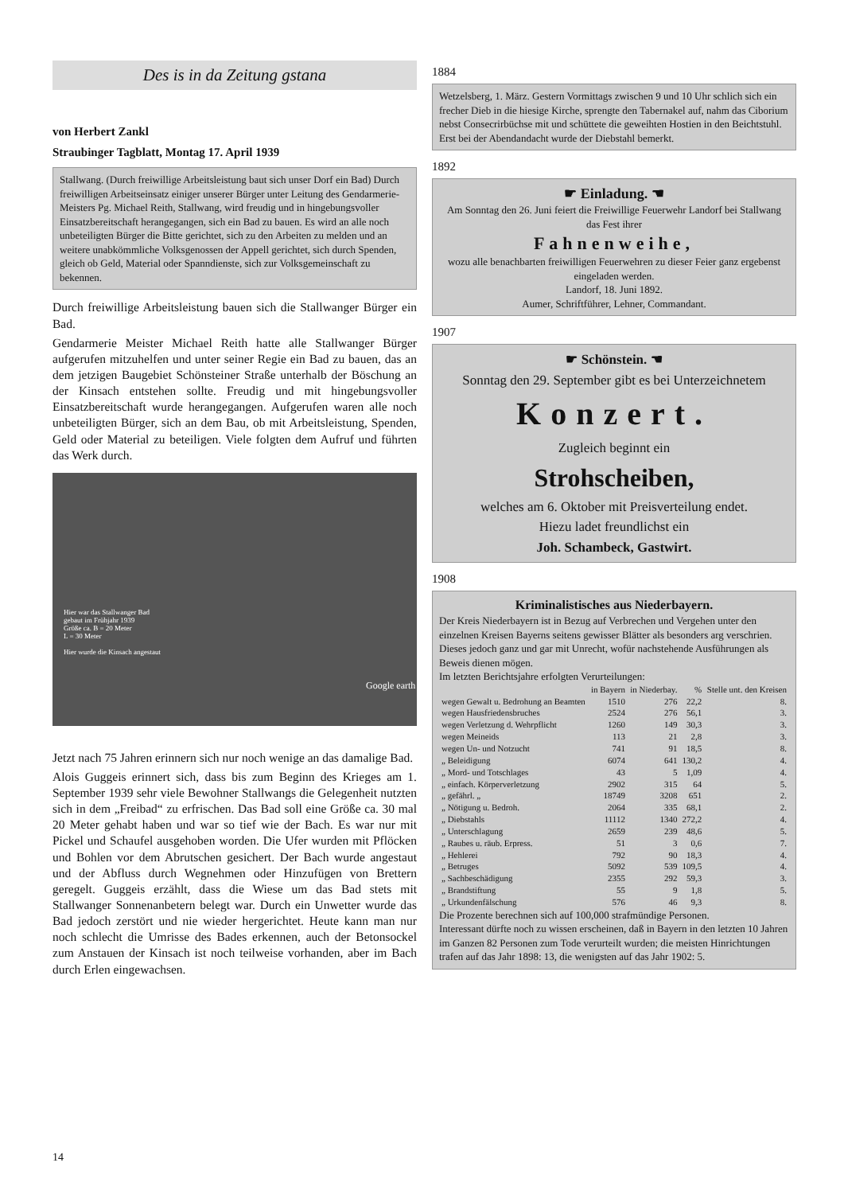Des is in da Zeitung gstana
von Herbert Zankl
Straubinger Tagblatt, Montag 17. April 1939
Stallwang. (Durch freiwillige Arbeitsleistung baut sich unser Dorf ein Bad) Durch freiwilligen Arbeitseinsatz einiger unserer Bürger unter Leitung des Gendarmerie-Meisters Pg. Michael Reith, Stallwang, wird freudig und in hingebungsvoller Einsatzbereitschaft herangegangen, sich ein Bad zu bauen. Es wird an alle noch unbeteiligten Bürger die Bitte gerichtet, sich zu den Arbeiten zu melden und an weitere unabkömmliche Volksgenossen der Appell gerichtet, sich durch Spenden, gleich ob Geld, Material oder Spanndienste, sich zur Volksgemeinschaft zu bekennen.
Durch freiwillige Arbeitsleistung bauen sich die Stallwanger Bürger ein Bad.
Gendarmerie Meister Michael Reith hatte alle Stallwanger Bürger aufgerufen mitzuhelfen und unter seiner Regie ein Bad zu bauen, das an dem jetzigen Baugebiet Schönsteiner Straße unterhalb der Böschung an der Kinsach entstehen sollte. Freudig und mit hingebungsvoller Einsatzbereitschaft wurde herangegangen. Aufgerufen waren alle noch unbeteiligten Bürger, sich an dem Bau, ob mit Arbeitsleistung, Spenden, Geld oder Material zu beteiligen. Viele folgten dem Aufruf und führten das Werk durch.
Hier war das Stallwanger Bad
gebaut im Frühjahr 1939
Größe ca. B = 20 Meter
L = 30 Meter
Hier wurde die Kinsach angestaut
Google earth
Jetzt nach 75 Jahren erinnern sich nur noch wenige an das damalige Bad.
Alois Guggeis erinnert sich, dass bis zum Beginn des Krieges am 1. September 1939 sehr viele Bewohner Stallwangs die Gelegenheit nutzten sich in dem „Freibad“ zu erfrischen. Das Bad soll eine Größe ca. 30 mal 20 Meter gehabt haben und war so tief wie der Bach. Es war nur mit Pickel und Schaufel ausgehoben worden. Die Ufer wurden mit Pflöcken und Bohlen vor dem Abrutschen gesichert. Der Bach wurde angestaut und der Abfluss durch Wegnehmen oder Hinzufügen von Brettern geregelt. Guggeis erzählt, dass die Wiese um das Bad stets mit Stallwanger Sonnenanbetern belegt war. Durch ein Unwetter wurde das Bad jedoch zerstört und nie wieder hergerichtet. Heute kann man nur noch schlecht die Umrisse des Bades erkennen, auch der Betonsockel zum Anstauen der Kinsach ist noch teilweise vorhanden, aber im Bach durch Erlen eingewachsen.
1884
Wetzelsberg, 1. März. Gestern Vormittags zwischen 9 und 10 Uhr schlich sich ein frecher Dieb in die hiesige Kirche, sprengte den Tabernakel auf, nahm das Ciborium nebst Consecrirbüchse mit und schüttete die geweihten Hostien in den Beichtstuhl. Erst bei der Abendandacht wurde der Diebstahl bemerkt.
1892
☛ Einladung. ☚
Am Sonntag den 26. Juni feiert die Freiwillige Feuerwehr Landorf bei Stallwang das Fest ihrer
Fahnenweihe,
wozu alle benachbarten freiwilligen Feuerwehren zu dieser Feier ganz ergebenst eingeladen werden.
Landorf, 18. Juni 1892.
Aumer, Schriftführer, Lehner, Commandant.
1907
☛ Schönstein. ☚
Sonntag den 29. September gibt es bei Unterzeichnetem
Konzert.
Zugleich beginnt ein
Strohscheiben,
welches am 6. Oktober mit Preisverteilung endet.
Hiezu ladet freundlichst ein
Joh. Schambeck, Gastwirt.
1908
Kriminalistisches aus Niederbayern.
Der Kreis Niederbayern ist in Bezug auf Verbrechen und Vergehen unter den einzelnen Kreisen Bayerns seitens gewisser Blätter als besonders arg verschrien. Dieses jedoch ganz und gar mit Unrecht, wofür nachstehende Ausführungen als Beweis dienen mögen.
Im letzten Berichtsjahre erfolgten Verurteilungen:
| | in Bayern | in Niederbay. | % | Stelle unt. den Kreisen |
| --- | --- | --- | --- | --- |
| wegen Gewalt u. Bedrohung an Beamten | 1510 | 276 | 22,2 | 8. |
| wegen Hausfriedensbruches | 2524 | 276 | 56,1 | 3. |
| wegen Verletzung d. Wehrpflicht | 1260 | 149 | 30,3 | 3. |
| wegen Meineids | 113 | 21 | 2,8 | 3. |
| wegen Un- und Notzucht | 741 | 91 | 18,5 | 8. |
| „ Beleidigung | 6074 | 641 | 130,2 | 4. |
| „ Mord- und Totschlages | 43 | 5 | 1,09 | 4. |
| „ einfach. Körperverletzung | 2902 | 315 | 64 | 5. |
| „ gefährl. „ | 18749 | 3208 | 651 | 2. |
| „ Nötigung u. Bedroh. | 2064 | 335 | 68,1 | 2. |
| „ Diebstahls | 11112 | 1340 | 272,2 | 4. |
| „ Unterschlagung | 2659 | 239 | 48,6 | 5. |
| „ Raubes u. räub. Erpress. | 51 | 3 | 0,6 | 7. |
| „ Hehlerei | 792 | 90 | 18,3 | 4. |
| „ Betruges | 5092 | 539 | 109,5 | 4. |
| „ Sachbeschädigung | 2355 | 292 | 59,3 | 3. |
| „ Brandstiftung | 55 | 9 | 1,8 | 5. |
| „ Urkundenfälschung | 576 | 46 | 9,3 | 8. |
Die Prozente berechnen sich auf 100,000 strafmündige Personen.
Interessant dürfte noch zu wissen erscheinen, daß in Bayern in den letzten 10 Jahren im Ganzen 82 Personen zum Tode verurteilt wurden; die meisten Hinrichtungen trafen auf das Jahr 1898: 13, die wenigsten auf das Jahr 1902: 5.
14